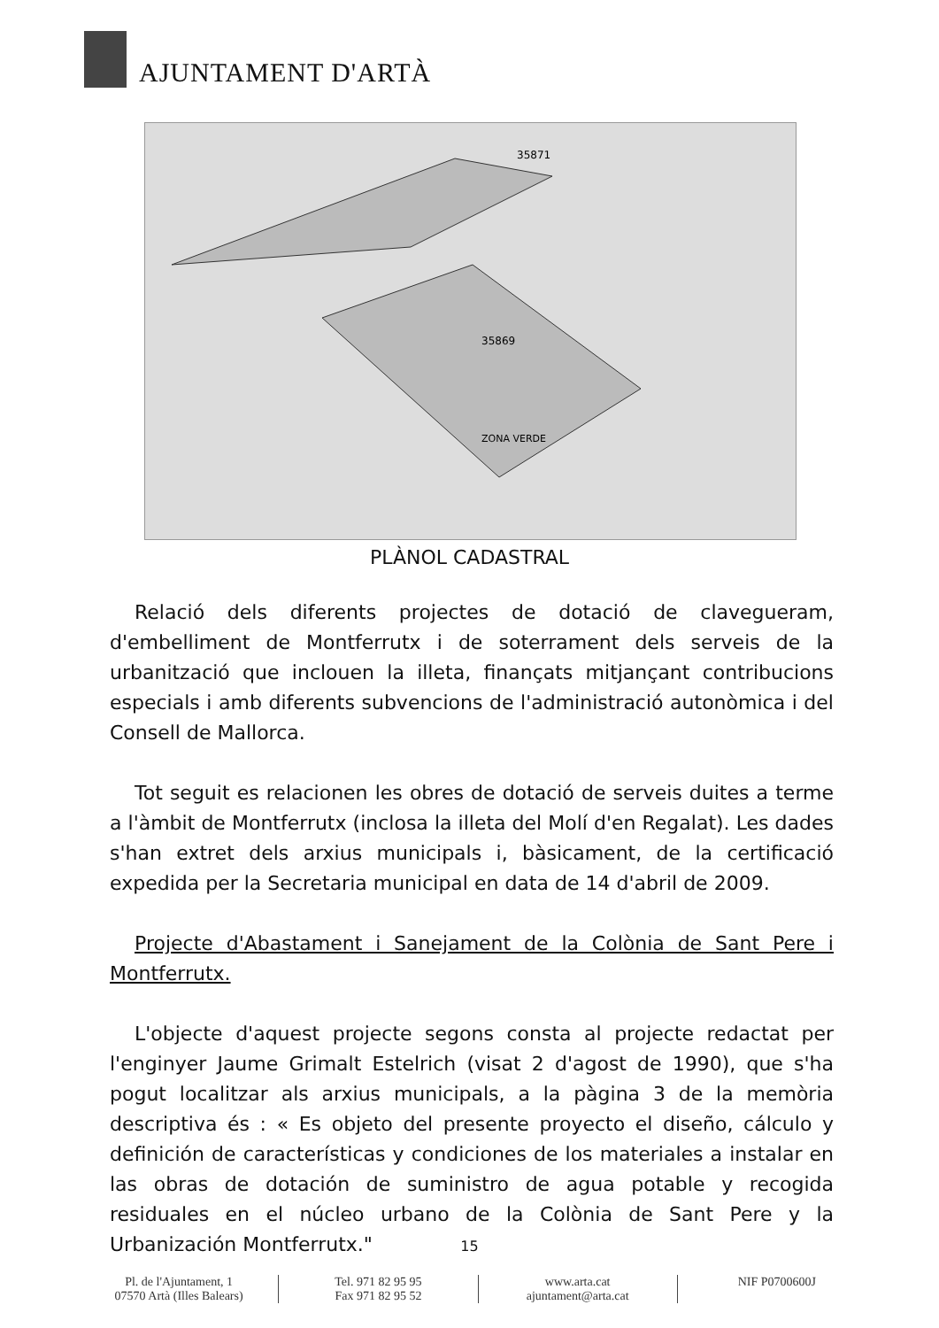AJUNTAMENT D'ARTÀ
35869
35871
ZONA VERDE
PLÀNOL CADASTRAL
Relació dels diferents projectes de dotació de clavegueram, d'embelliment de Montferrutx i de soterrament dels serveis de la urbanització que inclouen la illeta, finançats mitjançant contribucions especials i amb diferents subvencions de l'administració autonòmica i del Consell de Mallorca.
Tot seguit es relacionen les obres de dotació de serveis duites a terme a l'àmbit de Montferrutx (inclosa la illeta del Molí d'en Regalat). Les dades s'han extret dels arxius municipals i, bàsicament, de la certificació expedida per la Secretaria municipal en data de 14 d'abril de 2009.
Projecte d'Abastament i Sanejament de la Colònia de Sant Pere i Montferrutx.
L'objecte d'aquest projecte segons consta al projecte redactat per l'enginyer Jaume Grimalt Estelrich (visat 2 d'agost de 1990), que s'ha pogut localitzar als arxius municipals, a la pàgina 3 de la memòria descriptiva és : « Es objeto del presente proyecto el diseño, cálculo y definición de características y condiciones de los materiales a instalar en las obras de dotación de suministro de agua potable y recogida residuales en el núcleo urbano de la Colònia de Sant Pere y la Urbanización Montferrutx."
15
Pl. de l'Ajuntament, 1
07570 Artà (Illes Balears)
Tel. 971 82 95 95
Fax 971 82 95 52
www.arta.cat
ajuntament@arta.cat
NIF P0700600J